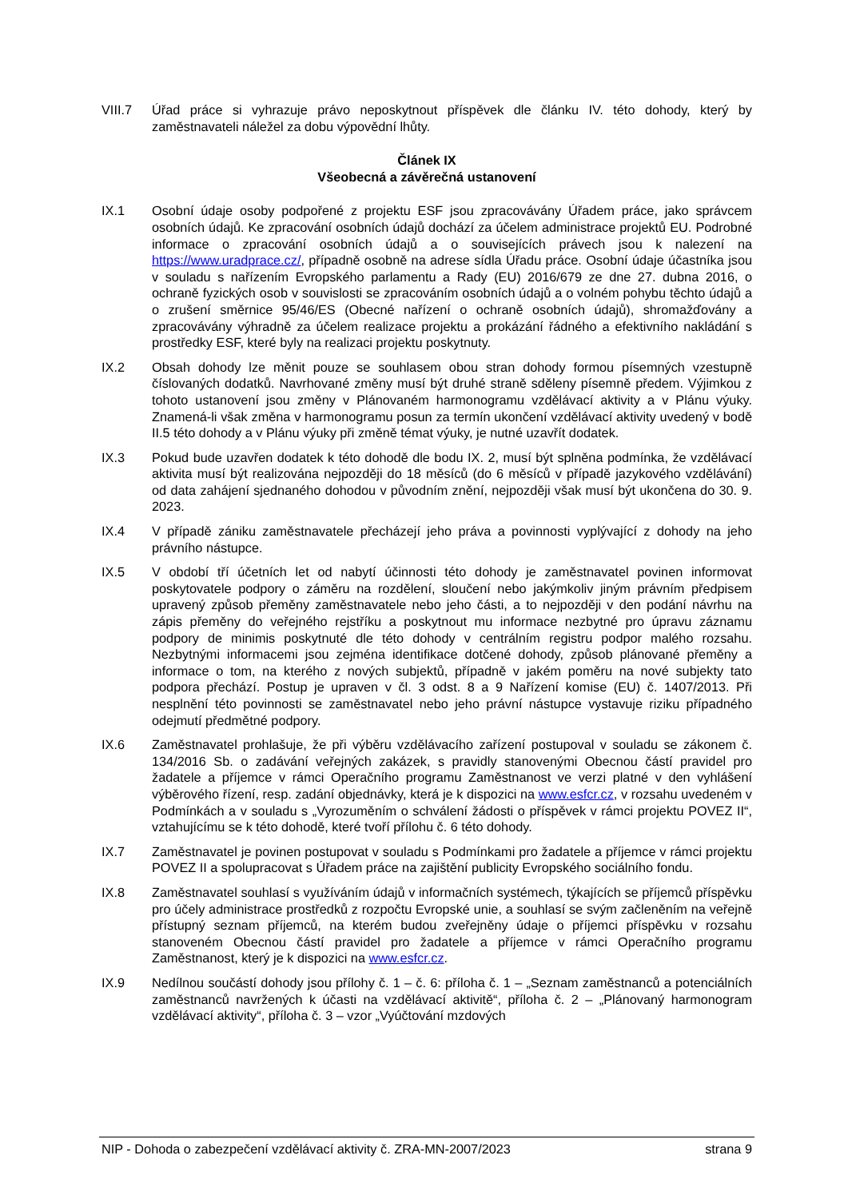VIII.7 Úřad práce si vyhrazuje právo neposkytnout příspěvek dle článku IV. této dohody, který by zaměstnavateli náležel za dobu výpovědní lhůty.
Článek IX
Všeobecná a závěrečná ustanovení
IX.1 Osobní údaje osoby podpořené z projektu ESF jsou zpracovávány Úřadem práce, jako správcem osobních údajů. Ke zpracování osobních údajů dochází za účelem administrace projektů EU. Podrobné informace o zpracování osobních údajů a o souvisejících právech jsou k nalezení na https://www.uradprace.cz/, případně osobně na adrese sídla Úřadu práce. Osobní údaje účastníka jsou v souladu s nařízením Evropského parlamentu a Rady (EU) 2016/679 ze dne 27. dubna 2016, o ochraně fyzických osob v souvislosti se zpracováním osobních údajů a o volném pohybu těchto údajů a o zrušení směrnice 95/46/ES (Obecné nařízení o ochraně osobních údajů), shromažďovány a zpracovávány výhradně za účelem realizace projektu a prokázání řádného a efektivního nakládání s prostředky ESF, které byly na realizaci projektu poskytnuty.
IX.2 Obsah dohody lze měnit pouze se souhlasem obou stran dohody formou písemných vzestupně číslovaných dodatků. Navrhované změny musí být druhé straně sděleny písemně předem. Výjimkou z tohoto ustanovení jsou změny v Plánovaném harmonogramu vzdělávací aktivity a v Plánu výuky. Znamená-li však změna v harmonogramu posun za termín ukončení vzdělávací aktivity uvedený v bodě II.5 této dohody a v Plánu výuky při změně témat výuky, je nutné uzavřít dodatek.
IX.3 Pokud bude uzavřen dodatek k této dohodě dle bodu IX. 2, musí být splněna podmínka, že vzdělávací aktivita musí být realizována nejpozději do 18 měsíců (do 6 měsíců v případě jazykového vzdělávání) od data zahájení sjednaného dohodou v původním znění, nejpozději však musí být ukončena do 30. 9. 2023.
IX.4 V případě zániku zaměstnavatele přecházejí jeho práva a povinnosti vyplývající z dohody na jeho právního nástupce.
IX.5 V období tří účetních let od nabytí účinnosti této dohody je zaměstnavatel povinen informovat poskytovatele podpory o záměru na rozdělení, sloučení nebo jakýmkoliv jiným právním předpisem upravený způsob přeměny zaměstnavatele nebo jeho části, a to nejpozději v den podání návrhu na zápis přeměny do veřejného rejstříku a poskytnout mu informace nezbytné pro úpravu záznamu podpory de minimis poskytnuté dle této dohody v centrálním registru podpor malého rozsahu. Nezbytnými informacemi jsou zejména identifikace dotčené dohody, způsob plánované přeměny a informace o tom, na kterého z nových subjektů, případně v jakém poměru na nové subjekty tato podpora přechází. Postup je upraven v čl. 3 odst. 8 a 9 Nařízení komise (EU) č. 1407/2013. Při nesplnění této povinnosti se zaměstnavatel nebo jeho právní nástupce vystavuje riziku případného odejmutí předmětné podpory.
IX.6 Zaměstnavatel prohlašuje, že při výběru vzdělávacího zařízení postupoval v souladu se zákonem č. 134/2016 Sb. o zadávání veřejných zakázek, s pravidly stanovenými Obecnou částí pravidel pro žadatele a příjemce v rámci Operačního programu Zaměstnanost ve verzi platné v den vyhlášení výběrového řízení, resp. zadání objednávky, která je k dispozici na www.esfcr.cz, v rozsahu uvedeném v Podmínkách a v souladu s „Vyrozuměním o schválení žádosti o příspěvek v rámci projektu POVEZ II“, vztahujícímu se k této dohodě, které tvoří přílohu č. 6 této dohody.
IX.7 Zaměstnavatel je povinen postupovat v souladu s Podmínkami pro žadatele a příjemce v rámci projektu POVEZ II a spolupracovat s Úřadem práce na zajištění publicity Evropského sociálního fondu.
IX.8 Zaměstnavatel souhlasí s využíváním údajů v informačních systémech, týkajících se příjemců příspěvku pro účely administrace prostředků z rozpočtu Evropské unie, a souhlasí se svým začleněním na veřejně přístupný seznam příjemců, na kterém budou zveřejněny údaje o příjemci příspěvku v rozsahu stanoveném Obecnou částí pravidel pro žadatele a příjemce v rámci Operačního programu Zaměstnanost, který je k dispozici na www.esfcr.cz.
IX.9 Nedílnou součástí dohody jsou přílohy č. 1 – č. 6: příloha č. 1 – „Seznam zaměstnanců a potenciálních zaměstnanců navržených k účasti na vzdělávací aktivitě“, příloha č. 2 – „Plánovaný harmonogram vzdělávací aktivity“, příloha č. 3 – vzor „Vyúčtování mzdových
NIP - Dohoda o zabezpečení vzdělávací aktivity č. ZRA-MN-2007/2023 strana 9